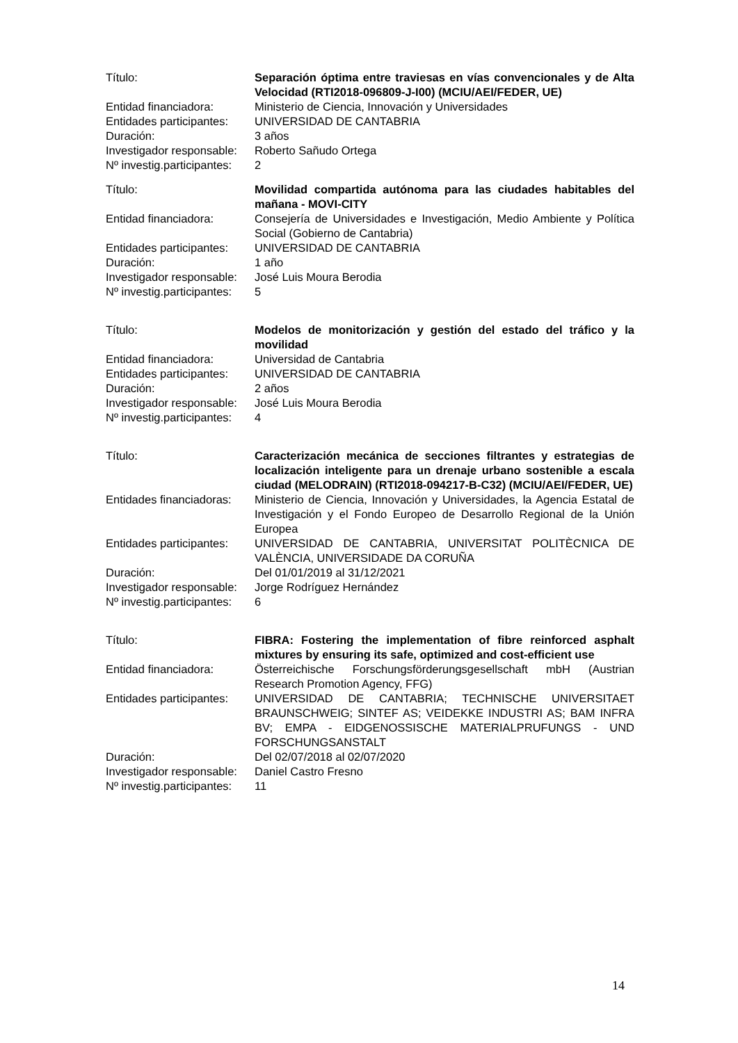| Título: | Separación óptima entre traviesas en vías convencionales y de Alta Velocidad (RTI2018-096809-J-I00) (MCIU/AEI/FEDER, UE) |
| Entidad financiadora: | Ministerio de Ciencia, Innovación y Universidades |
| Entidades participantes: | UNIVERSIDAD DE CANTABRIA |
| Duración: | 3 años |
| Investigador responsable: | Roberto Sañudo Ortega |
| Nº investig.participantes: | 2 |
| Título: | Movilidad compartida autónoma para las ciudades habitables del mañana - MOVI-CITY |
| Entidad financiadora: | Consejería de Universidades e Investigación, Medio Ambiente y Política Social (Gobierno de Cantabria) |
| Entidades participantes: | UNIVERSIDAD DE CANTABRIA |
| Duración: | 1 año |
| Investigador responsable: | José Luis Moura Berodia |
| Nº investig.participantes: | 5 |
| Título: | Modelos de monitorización y gestión del estado del tráfico y la movilidad |
| Entidad financiadora: | Universidad de Cantabria |
| Entidades participantes: | UNIVERSIDAD DE CANTABRIA |
| Duración: | 2 años |
| Investigador responsable: | José Luis Moura Berodia |
| Nº investig.participantes: | 4 |
| Título: | Caracterización mecánica de secciones filtrantes y estrategias de localización inteligente para un drenaje urbano sostenible a escala ciudad (MELODRAIN) (RTI2018-094217-B-C32) (MCIU/AEI/FEDER, UE) |
| Entidades financiadoras: | Ministerio de Ciencia, Innovación y Universidades, la Agencia Estatal de Investigación y el Fondo Europeo de Desarrollo Regional de la Unión Europea |
| Entidades participantes: | UNIVERSIDAD DE CANTABRIA, UNIVERSITAT POLITÈCNICA DE VALÈNCIA, UNIVERSIDADE DA CORUÑA |
| Duración: | Del 01/01/2019 al 31/12/2021 |
| Investigador responsable: | Jorge Rodríguez Hernández |
| Nº investig.participantes: | 6 |
| Título: | FIBRA: Fostering the implementation of fibre reinforced asphalt mixtures by ensuring its safe, optimized and cost-efficient use |
| Entidad financiadora: | Österreichische Forschungsförderungsgesellschaft mbH (Austrian Research Promotion Agency, FFG) |
| Entidades participantes: | UNIVERSIDAD DE CANTABRIA; TECHNISCHE UNIVERSITAET BRAUNSCHWEIG; SINTEF AS; VEIDEKKE INDUSTRI AS; BAM INFRA BV; EMPA - EIDGENOSSISCHE MATERIALPRUFUNGS - UND FORSCHUNGSANSTALT |
| Duración: | Del 02/07/2018 al 02/07/2020 |
| Investigador responsable: | Daniel Castro Fresno |
| Nº investig.participantes: | 11 |
14